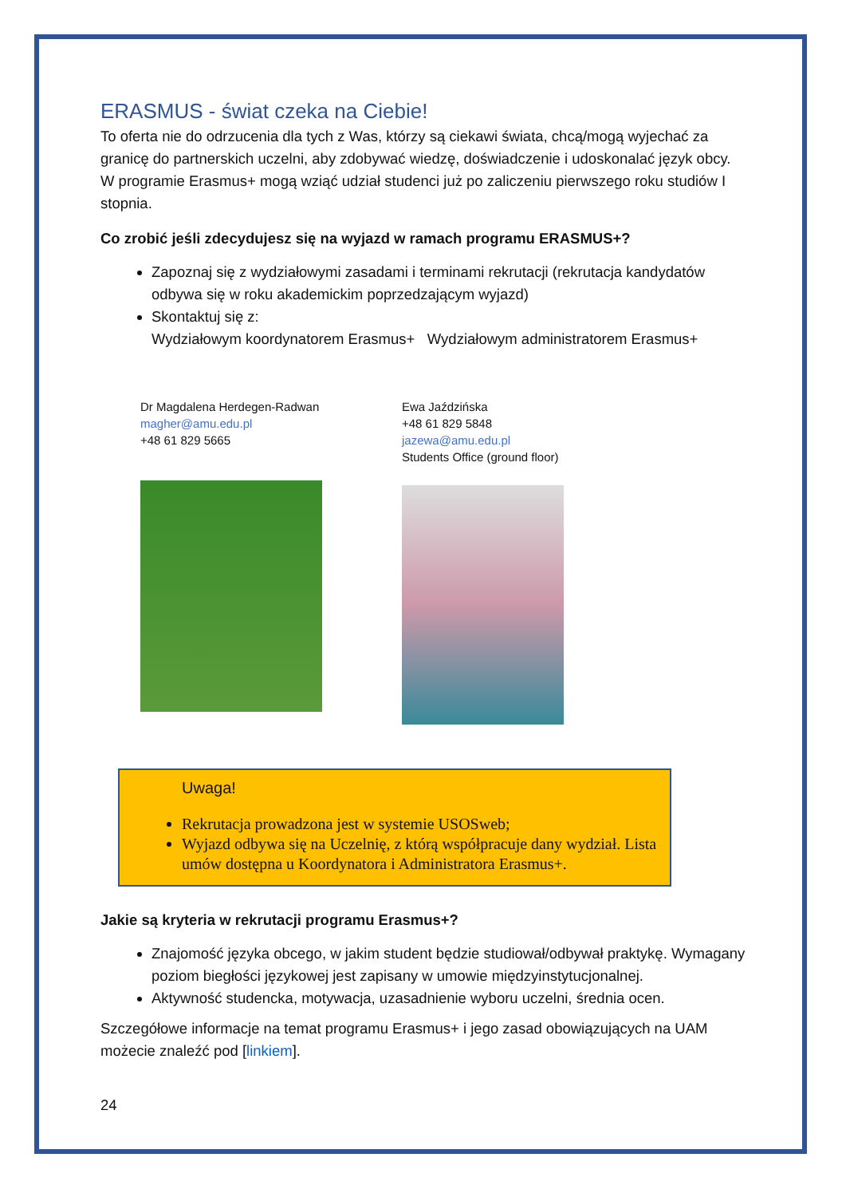ERASMUS - świat czeka na Ciebie!
To oferta nie do odrzucenia dla tych z Was, którzy są ciekawi świata, chcą/mogą wyjechać za granicę do partnerskich uczelni, aby zdobywać wiedzę, doświadczenie i udoskonalać język obcy. W programie Erasmus+ mogą wziąć udział studenci już po zaliczeniu pierwszego roku studiów I stopnia.
Co zrobić jeśli zdecydujesz się na wyjazd w ramach programu ERASMUS+?
Zapoznaj się z wydziałowymi zasadami i terminami rekrutacji (rekrutacja kandydatów odbywa się w roku akademickim poprzedzającym wyjazd)
Skontaktuj się z:
Wydziałowym koordynatorem Erasmus+ Wydziałowym administratorem Erasmus+
Dr Magdalena Herdegen-Radwan
magher@amu.edu.pl
+48 61 829 5665
Ewa Jaździńska
+48 61 829 5848
jazewa@amu.edu.pl
Students Office (ground floor)
Uwaga!
Rekrutacja prowadzona jest w systemie USOSweb;
Wyjazd odbywa się na Uczelnię, z którą współpracuje dany wydział. Lista umów dostępna u Koordynatora i Administratora Erasmus+.
Jakie są kryteria w rekrutacji programu Erasmus+?
Znajomość języka obcego, w jakim student będzie studiował/odbywał praktykę. Wymagany poziom biegłości językowej jest zapisany w umowie międzyinstytucjonalnej.
Aktywność studencka, motywacja, uzasadnienie wyboru uczelni, średnia ocen.
Szczegółowe informacje na temat programu Erasmus+ i jego zasad obowiązujących na UAM możecie znaleźć pod [linkiem].
24